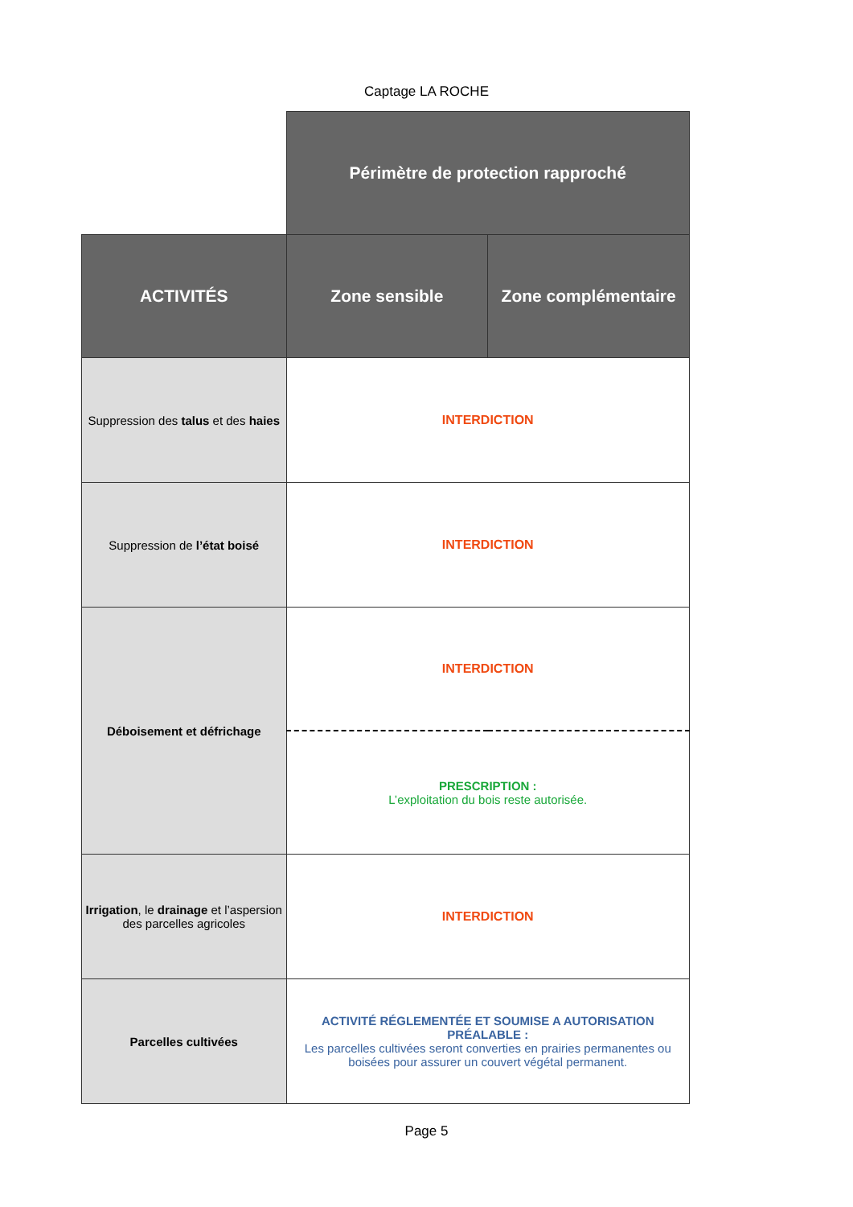Captage LA ROCHE
| | Périmètre de protection rapproché | |
| ACTIVITÉS | Zone sensible | Zone complémentaire |
| Suppression des talus et des haies | INTERDICTION | |
| Suppression de l’état boisé | INTERDICTION | |
| Déboisement et défrichage | INTERDICTION | |
| | PRESCRIPTION : L’exploitation du bois reste autorisée. | |
| Irrigation , le drainage et l’aspersion des parcelles agricoles | INTERDICTION | |
| Parcelles cultivées | ACTIVITÉ RÉGLEMENTÉE ET SOUMISE A AUTORISATION PRÉALABLE : Les parcelles cultivées seront converties en prairies permanentes ou boisées pour assurer un couvert végétal permanent. | |
Page 5